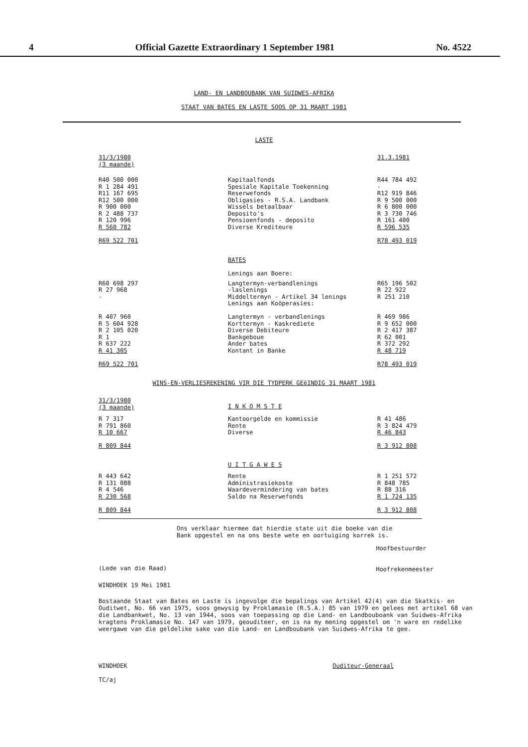4 Official Gazette Extraordinary 1 September 1981 No. 4522
LAND- EN LANDBOUBANK VAN SUIDWES-AFRIKA
STAAT VAN BATES EN LASTE SOOS OP 31 MAART 1981
LASTE
| 31/3/1980 (3 maande) | | 31.3.1981 |
| R40 500 000 R 1 284 491 R11 167 695 R12 500 000 R 900 000 R 2 488 737 R 120 996 R 560 782 R69 522 701 | Kapitaalfonds Spesiale Kapitale Toekenning Reserwefonds Obligasies - R.S.A. Landbank Wissels betaalbaar Deposito's Pensioenfonds - deposito Diverse Krediteure | R44 784 492 - R12 919 846 R 9 500 000 R 6 800 000 R 3 730 746 R 161 400 R 596 535 R78 493 019 |
| | BATES Lenings aan Boere: | |
| R60 698 297 R 27 968 - R 407 960 R 5 604 928 R 2 105 020 R 1 R 637 222 R 41 305 R69 522 701 | Langtermyn-verbandlenings -laslenings Middeltermyn - Artikel 34 lenings Lenings aan Koöperasies: Langtermyn - verbandlenings Korttermyn - Kaskrediete Diverse Debiteure Bankgeboue Ander bates Kontant in Banke | R65 196 502 R 22 922 R 251 210 R 469 986 R 9 652 000 R 2 417 387 R 62 001 R 372 292 R 48 719 R78 493 019 |
WINS-EN-VERLIESREKENING VIR DIE TYDPERK GEëINDIG 31 MAART 1981
| 31/3/1980 (3 maande) | I N K O M S T E | |
| R 7 317 R 791 860 R 10 667 R 809 844 | Kantoorgelde en kommissie Rente Diverse | R 41 486 R 3 824 479 R 46 843 R 3 912 808 |
| | U I T G A W E S | |
| R 443 642 R 131 088 R 4 546 R 230 568 R 809 844 | Rente Administrasiekoste Waardevermindering van bates Saldo na Reserwefonds | R 1 251 572 R 848 785 R 88 316 R 1 724 135 R 3 912 808 |
Ons verklaar hiermee dat hierdie state uit die boeke van die
Bank opgestel en na ons beste wete en oortuiging korrek is.
(Lede van die Raad)
Hoofbestuurder
Hoofrekenmeester
WINDHOEK 19 Mei 1981
Bostaande Staat van Bates en Laste is ingevolge die bepalings van Artikel 42(4) van die Skatkis- en Ouditwet, No. 66 van 1975, soos gewysig by Proklamasie (R.S.A.) 85 van 1979 en gelees met artikel 68 van die Landbankwet, No. 13 van 1944, soos van toepassing op die Land- en Landbouboank van Suidwes-Afrika kragtens Proklamasie No. 147 van 1979, geouditeer, en is na my mening opgestel om 'n ware en redelike weergawe van die geldelike sake van die Land- en Landboubank van Suidwes-Afrika te gee.
WINDHOEK
TC/aj
Ouditeur-Generaal